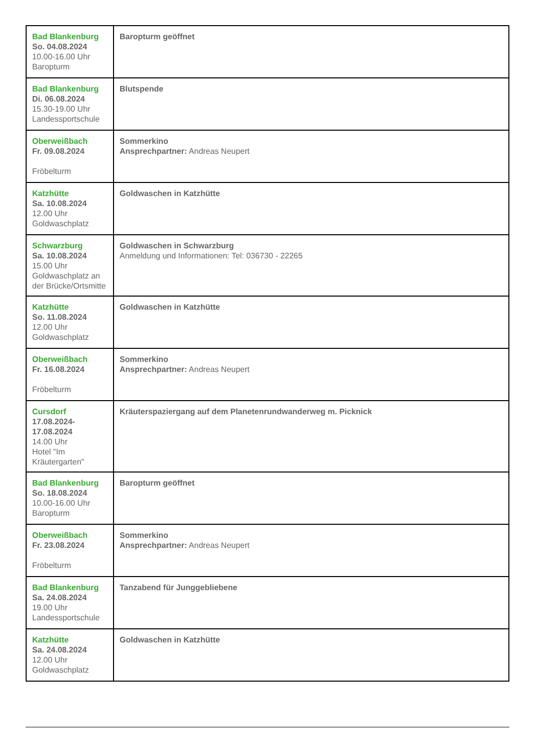| Bad Blankenburg So. 04.08.2024 10.00-16.00 Uhr Baropturm | Baropturm geöffnet |
| Bad Blankenburg Di. 06.08.2024 15.30-19.00 Uhr Landessportschule | Blutspende |
| Oberweißbach Fr. 09.08.2024 Fröbelturm | Sommerkino Ansprechpartner: Andreas Neupert |
| Katzhütte Sa. 10.08.2024 12.00 Uhr Goldwaschplatz | Goldwaschen in Katzhütte |
| Schwarzburg Sa. 10.08.2024 15.00 Uhr Goldwaschplatz an der Brücke/Ortsmitte | Goldwaschen in Schwarzburg Anmeldung und Informationen: Tel: 036730 - 22265 |
| Katzhütte So. 11.08.2024 12.00 Uhr Goldwaschplatz | Goldwaschen in Katzhütte |
| Oberweißbach Fr. 16.08.2024 Fröbelturm | Sommerkino Ansprechpartner: Andreas Neupert |
| Cursdorf 17.08.2024- 17.08.2024 14.00 Uhr Hotel "Im Kräutergarten" | Kräuterspaziergang auf dem Planetenrundwanderweg m. Picknick |
| Bad Blankenburg So. 18.08.2024 10.00-16.00 Uhr Baropturm | Baropturm geöffnet |
| Oberweißbach Fr. 23.08.2024 Fröbelturm | Sommerkino Ansprechpartner: Andreas Neupert |
| Bad Blankenburg Sa. 24.08.2024 19.00 Uhr Landessportschule | Tanzabend für Junggebliebene |
| Katzhütte Sa. 24.08.2024 12.00 Uhr Goldwaschplatz | Goldwaschen in Katzhütte |